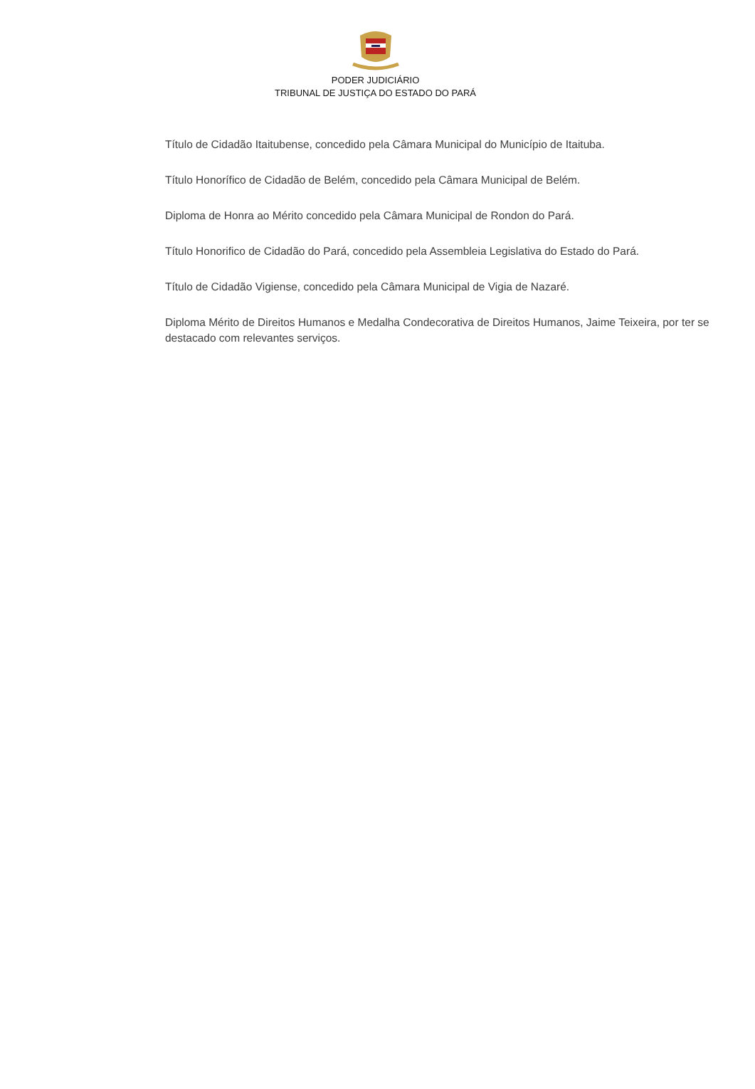PODER JUDICIÁRIO
TRIBUNAL DE JUSTIÇA DO ESTADO DO PARÁ
Título de Cidadão Itaitubense, concedido pela Câmara Municipal do Município de Itaituba.
Título Honorífico de Cidadão de Belém, concedido pela Câmara Municipal de Belém.
Diploma de Honra ao Mérito concedido pela Câmara Municipal de Rondon do Pará.
Título Honorifico de Cidadão do Pará, concedido pela Assembleia Legislativa do Estado do Pará.
Título de Cidadão Vigiense, concedido pela Câmara Municipal de Vigia de Nazaré.
Diploma Mérito de Direitos Humanos e Medalha Condecorativa de Direitos Humanos, Jaime Teixeira, por ter se destacado com relevantes serviços.